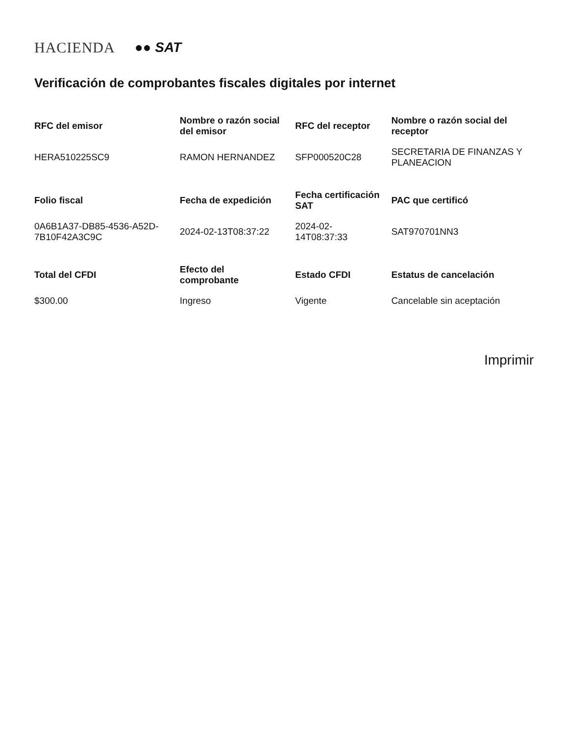HACIENDA ●● SAT
Verificación de comprobantes fiscales digitales por internet
| RFC del emisor | Nombre o razón social del emisor | RFC del receptor | Nombre o razón social del receptor |
| --- | --- | --- | --- |
| HERA510225SC9 | RAMON HERNANDEZ | SFP000520C28 | SECRETARIA DE FINANZAS Y PLANEACION |
| Folio fiscal | Fecha de expedición | Fecha certificación SAT | PAC que certificó |
| 0A6B1A37-DB85-4536-A52D-7B10F42A3C9C | 2024-02-13T08:37:22 | 2024-02-14T08:37:33 | SAT970701NN3 |
| Total del CFDI | Efecto del comprobante | Estado CFDI | Estatus de cancelación |
| $300.00 | Ingreso | Vigente | Cancelable sin aceptación |
Imprimir